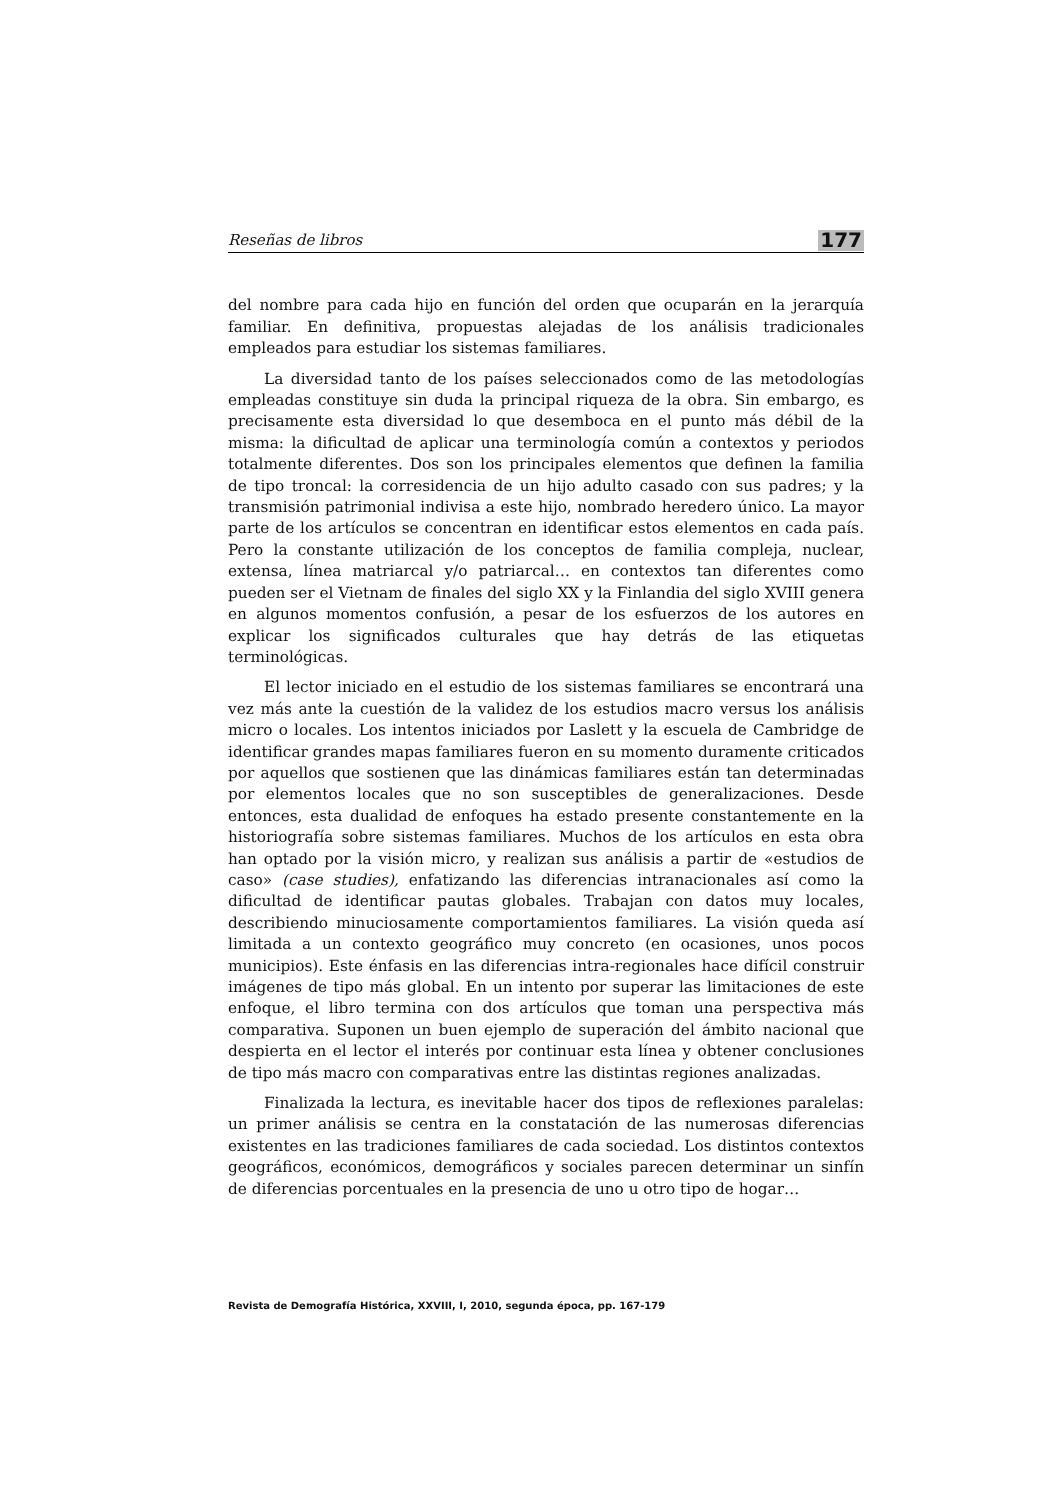Reseñas de libros 177
del nombre para cada hijo en función del orden que ocuparán en la jerarquía familiar. En definitiva, propuestas alejadas de los análisis tradicionales empleados para estudiar los sistemas familiares.
La diversidad tanto de los países seleccionados como de las metodologías empleadas constituye sin duda la principal riqueza de la obra. Sin embargo, es precisamente esta diversidad lo que desemboca en el punto más débil de la misma: la dificultad de aplicar una terminología común a contextos y periodos totalmente diferentes. Dos son los principales elementos que definen la familia de tipo troncal: la corresidencia de un hijo adulto casado con sus padres; y la transmisión patrimonial indivisa a este hijo, nombrado heredero único. La mayor parte de los artículos se concentran en identificar estos elementos en cada país. Pero la constante utilización de los conceptos de familia compleja, nuclear, extensa, línea matriarcal y/o patriarcal… en contextos tan diferentes como pueden ser el Vietnam de finales del siglo XX y la Finlandia del siglo XVIII genera en algunos momentos confusión, a pesar de los esfuerzos de los autores en explicar los significados culturales que hay detrás de las etiquetas terminológicas.
El lector iniciado en el estudio de los sistemas familiares se encontrará una vez más ante la cuestión de la validez de los estudios macro versus los análisis micro o locales. Los intentos iniciados por Laslett y la escuela de Cambridge de identificar grandes mapas familiares fueron en su momento duramente criticados por aquellos que sostienen que las dinámicas familiares están tan determinadas por elementos locales que no son susceptibles de generalizaciones. Desde entonces, esta dualidad de enfoques ha estado presente constantemente en la historiografía sobre sistemas familiares. Muchos de los artículos en esta obra han optado por la visión micro, y realizan sus análisis a partir de «estudios de caso» (case studies), enfatizando las diferencias intranacionales así como la dificultad de identificar pautas globales. Trabajan con datos muy locales, describiendo minuciosamente comportamientos familiares. La visión queda así limitada a un contexto geográfico muy concreto (en ocasiones, unos pocos municipios). Este énfasis en las diferencias intra-regionales hace difícil construir imágenes de tipo más global. En un intento por superar las limitaciones de este enfoque, el libro termina con dos artículos que toman una perspectiva más comparativa. Suponen un buen ejemplo de superación del ámbito nacional que despierta en el lector el interés por continuar esta línea y obtener conclusiones de tipo más macro con comparativas entre las distintas regiones analizadas.
Finalizada la lectura, es inevitable hacer dos tipos de reflexiones paralelas: un primer análisis se centra en la constatación de las numerosas diferencias existentes en las tradiciones familiares de cada sociedad. Los distintos contextos geográficos, económicos, demográficos y sociales parecen determinar un sinfín de diferencias porcentuales en la presencia de uno u otro tipo de hogar…
Revista de Demografía Histórica, XXVIII, I, 2010, segunda época, pp. 167-179